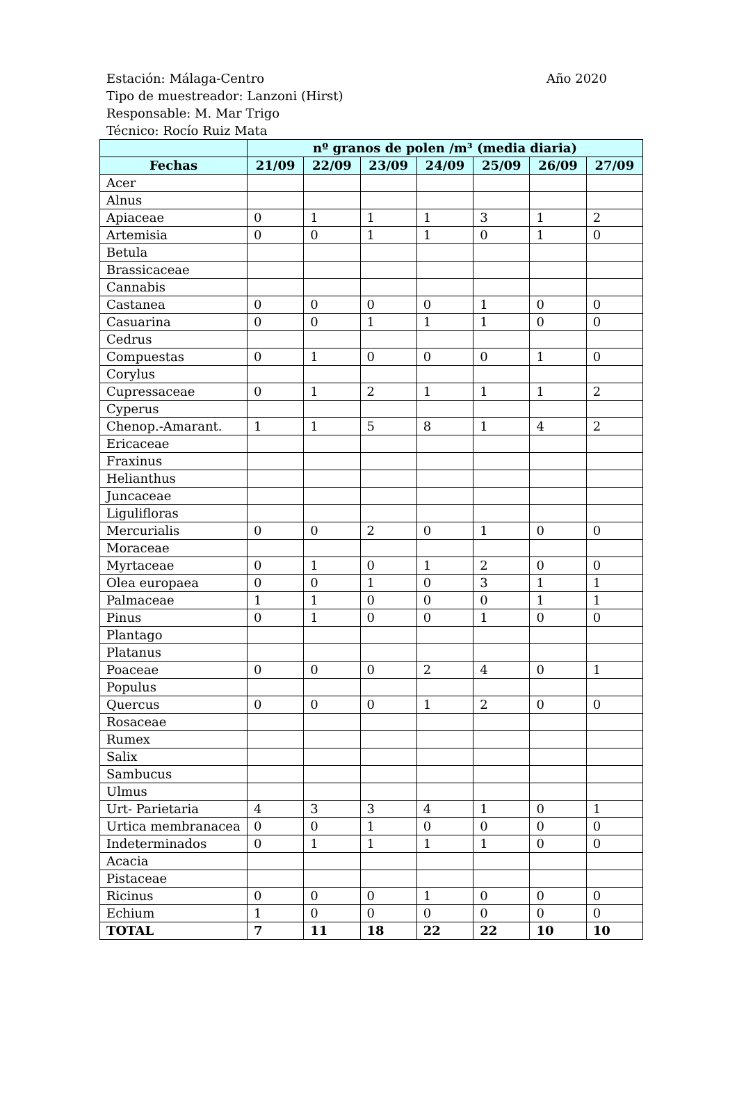Estación: Málaga-Centro
Año 2020
Tipo de muestreador: Lanzoni (Hirst)
Responsable: M. Mar Trigo
Técnico: Rocío Ruiz Mata
| | nº granos de polen /m³ (media diaria) | | | | | | |
| --- | --- | --- | --- | --- | --- | --- | --- |
| Fechas | 21/09 | 22/09 | 23/09 | 24/09 | 25/09 | 26/09 | 27/09 |
| Acer | | | | | | | |
| Alnus | | | | | | | |
| Apiaceae | 0 | 1 | 1 | 1 | 3 | 1 | 2 |
| Artemisia | 0 | 0 | 1 | 1 | 0 | 1 | 0 |
| Betula | | | | | | | |
| Brassicaceae | | | | | | | |
| Cannabis | | | | | | | |
| Castanea | 0 | 0 | 0 | 0 | 1 | 0 | 0 |
| Casuarina | 0 | 0 | 1 | 1 | 1 | 0 | 0 |
| Cedrus | | | | | | | |
| Compuestas | 0 | 1 | 0 | 0 | 0 | 1 | 0 |
| Corylus | | | | | | | |
| Cupressaceae | 0 | 1 | 2 | 1 | 1 | 1 | 2 |
| Cyperus | | | | | | | |
| Chenop.-Amarant. | 1 | 1 | 5 | 8 | 1 | 4 | 2 |
| Ericaceae | | | | | | | |
| Fraxinus | | | | | | | |
| Helianthus | | | | | | | |
| Juncaceae | | | | | | | |
| Liguliflora​s | | | | | | | |
| Mercurialis | 0 | 0 | 2 | 0 | 1 | 0 | 0 |
| Moraceae | | | | | | | |
| Myrtaceae | 0 | 1 | 0 | 1 | 2 | 0 | 0 |
| Olea europaea | 0 | 0 | 1 | 0 | 3 | 1 | 1 |
| Palmaceae | 1 | 1 | 0 | 0 | 0 | 1 | 1 |
| Pinus | 0 | 1 | 0 | 0 | 1 | 0 | 0 |
| Plantago | | | | | | | |
| Platanus | | | | | | | |
| Poaceae | 0 | 0 | 0 | 2 | 4 | 0 | 1 |
| Populus | | | | | | | |
| Quercus | 0 | 0 | 0 | 1 | 2 | 0 | 0 |
| Rosaceae | | | | | | | |
| Rumex | | | | | | | |
| Salix | | | | | | | |
| Sambucus | | | | | | | |
| Ulmus | | | | | | | |
| Urt- Parietaria | 4 | 3 | 3 | 4 | 1 | 0 | 1 |
| Urtica membranacea | 0 | 0 | 1 | 0 | 0 | 0 | 0 |
| Indeterminados | 0 | 1 | 1 | 1 | 1 | 0 | 0 |
| Acacia | | | | | | | |
| Pistaceae | | | | | | | |
| Ricinus | 0 | 0 | 0 | 1 | 0 | 0 | 0 |
| Echium | 1 | 0 | 0 | 0 | 0 | 0 | 0 |
| TOTAL | 7 | 11 | 18 | 22 | 22 | 10 | 10 |